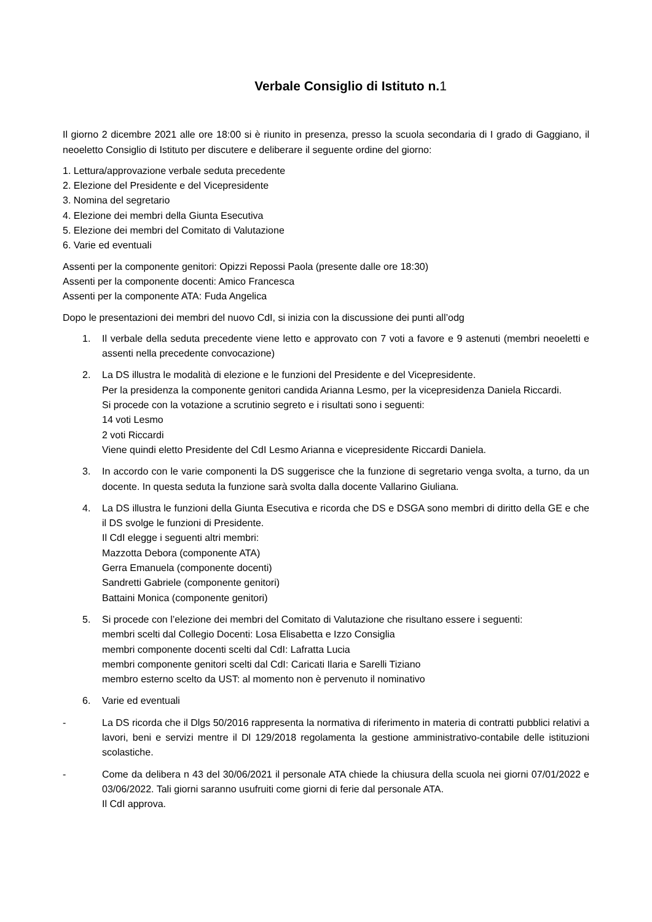Verbale Consiglio di Istituto n.1
Il giorno 2 dicembre 2021 alle ore 18:00 si è riunito in presenza, presso la scuola secondaria di I grado di Gaggiano, il neoeletto Consiglio di Istituto per discutere e deliberare il seguente ordine del giorno:
1. Lettura/approvazione verbale seduta precedente
2. Elezione del Presidente e del Vicepresidente
3. Nomina del segretario
4. Elezione dei membri della Giunta Esecutiva
5. Elezione dei membri del Comitato di Valutazione
6. Varie ed eventuali
Assenti per la componente genitori: Opizzi Repossi Paola (presente dalle ore 18:30)
Assenti per la componente docenti: Amico Francesca
Assenti per la componente ATA: Fuda Angelica
Dopo le presentazioni dei membri del nuovo CdI, si inizia con la discussione dei punti all’odg
1. Il verbale della seduta precedente viene letto e approvato con 7 voti a favore e 9 astenuti (membri neoeletti e assenti nella precedente convocazione)
2. La DS illustra le modalità di elezione e le funzioni del Presidente e del Vicepresidente.
Per la presidenza la componente genitori candida Arianna Lesmo, per la vicepresidenza Daniela Riccardi.
Si procede con la votazione a scrutinio segreto e i risultati sono i seguenti:
14 voti Lesmo
2 voti Riccardi
Viene quindi eletto Presidente del CdI Lesmo Arianna e vicepresidente Riccardi Daniela.
3. In accordo con le varie componenti la DS suggerisce che la funzione di segretario venga svolta, a turno, da un docente. In questa seduta la funzione sarà svolta dalla docente Vallarino Giuliana.
4. La DS illustra le funzioni della Giunta Esecutiva e ricorda che DS e DSGA sono membri di diritto della GE e che il DS svolge le funzioni di Presidente.
Il CdI elegge i seguenti altri membri:
Mazzotta Debora (componente ATA)
Gerra Emanuela (componente docenti)
Sandretti Gabriele (componente genitori)
Battaini Monica (componente genitori)
5. Si procede con l’elezione dei membri del Comitato di Valutazione che risultano essere i seguenti:
membri scelti dal Collegio Docenti: Losa Elisabetta e Izzo Consiglia
membri componente docenti scelti dal CdI: Lafratta Lucia
membri componente genitori scelti dal CdI: Caricati Ilaria e Sarelli Tiziano
membro esterno scelto da UST: al momento non è pervenuto il nominativo
6. Varie ed eventuali
- La DS ricorda che il Dlgs 50/2016 rappresenta la normativa di riferimento in materia di contratti pubblici relativi a lavori, beni e servizi mentre il Dl 129/2018 regolamenta la gestione amministrativo-contabile delle istituzioni scolastiche.
- Come da delibera n 43 del 30/06/2021 il personale ATA chiede la chiusura della scuola nei giorni 07/01/2022 e 03/06/2022. Tali giorni saranno usufruiti come giorni di ferie dal personale ATA.
Il CdI approva.